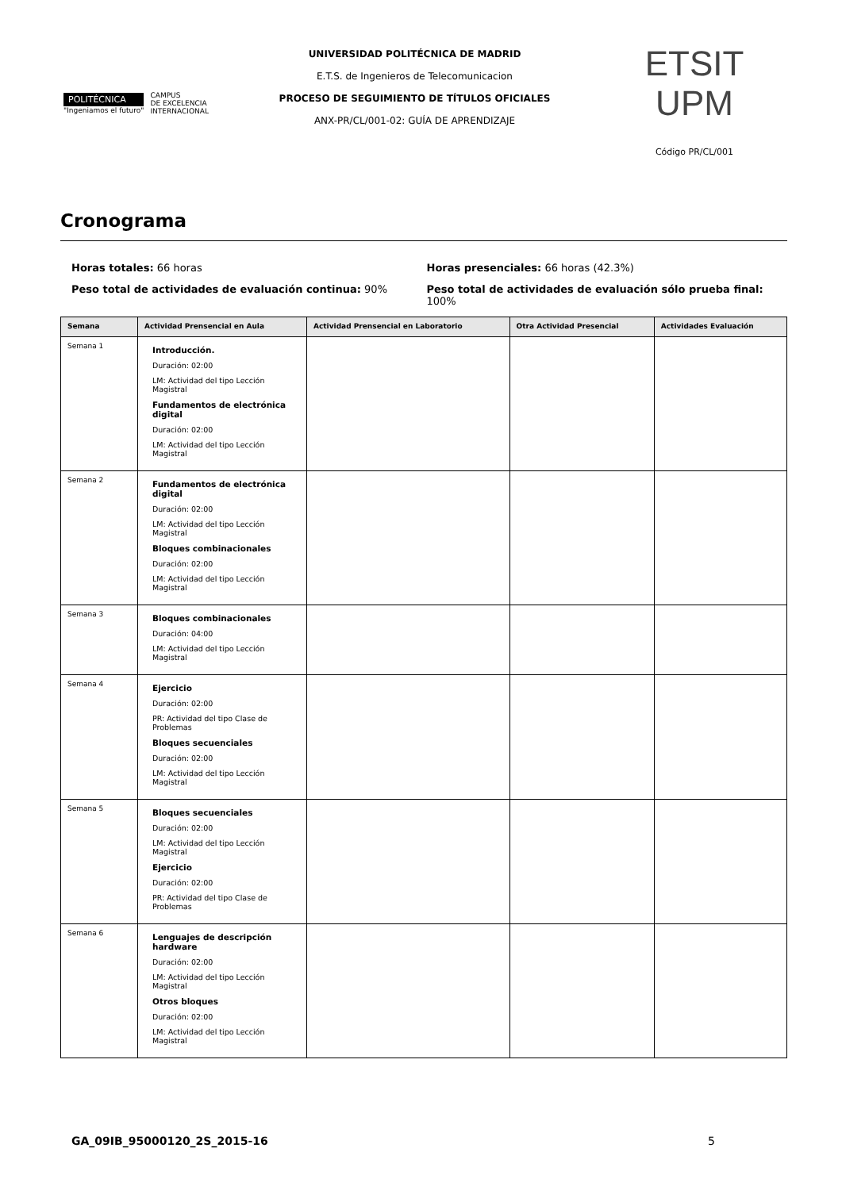POLITÉCNICA
"Ingeniamos el futuro"
CAMPUS
DE EXCELENCIA
INTERNACIONAL
UNIVERSIDAD POLITÉCNICA DE MADRID
E.T.S. de Ingenieros de Telecomunicacion
PROCESO DE SEGUIMIENTO DE TÍTULOS OFICIALES
ANX-PR/CL/001-02: GUÍA DE APRENDIZAJE
ETSIT UPM
Código PR/CL/001
Cronograma
Horas totales: 66 horas
Peso total de actividades de evaluación continua: 90%
Horas presenciales: 66 horas (42.3%)
Peso total de actividades de evaluación sólo prueba final: 100%
| Semana | Actividad Prensencial en Aula | Actividad Prensencial en Laboratorio | Otra Actividad Presencial | Actividades Evaluación |
| --- | --- | --- | --- | --- |
| Semana 1 | Introducción. Duración: 02:00 LM: Actividad del tipo Lección Magistral Fundamentos de electrónica digital Duración: 02:00 LM: Actividad del tipo Lección Magistral | | | |
| Semana 2 | Fundamentos de electrónica digital Duración: 02:00 LM: Actividad del tipo Lección Magistral Bloques combinacionales Duración: 02:00 LM: Actividad del tipo Lección Magistral | | | |
| Semana 3 | Bloques combinacionales Duración: 04:00 LM: Actividad del tipo Lección Magistral | | | |
| Semana 4 | Ejercicio Duración: 02:00 PR: Actividad del tipo Clase de Problemas Bloques secuenciales Duración: 02:00 LM: Actividad del tipo Lección Magistral | | | |
| Semana 5 | Bloques secuenciales Duración: 02:00 LM: Actividad del tipo Lección Magistral Ejercicio Duración: 02:00 PR: Actividad del tipo Clase de Problemas | | | |
| Semana 6 | Lenguajes de descripción hardware Duración: 02:00 LM: Actividad del tipo Lección Magistral Otros bloques Duración: 02:00 LM: Actividad del tipo Lección Magistral | | | |
GA_09IB_95000120_2S_2015-16 5